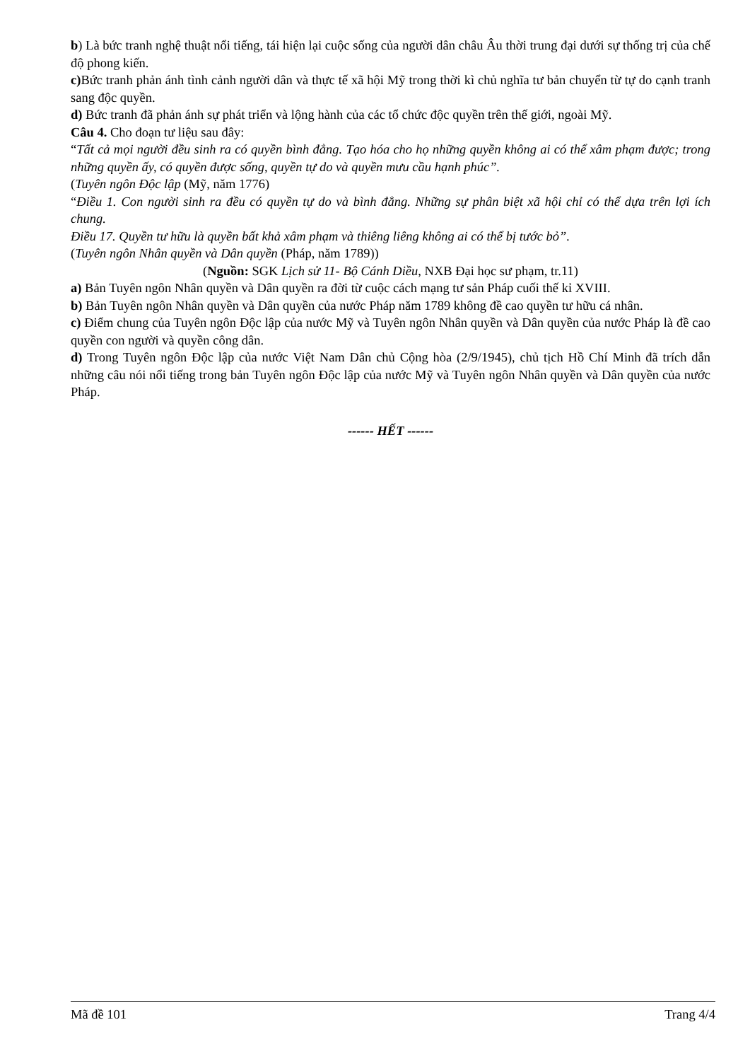b) Là bức tranh nghệ thuật nổi tiếng, tái hiện lại cuộc sống của người dân châu Âu thời trung đại dưới sự thống trị của chế độ phong kiến.
c) Bức tranh phản ánh tình cảnh người dân và thực tế xã hội Mỹ trong thời kì chủ nghĩa tư bản chuyển từ tự do cạnh tranh sang độc quyền.
d) Bức tranh đã phản ánh sự phát triển và lộng hành của các tổ chức độc quyền trên thế giới, ngoài Mỹ.
Câu 4. Cho đoạn tư liệu sau đây:
“Tất cả mọi người đều sinh ra có quyền bình đẳng. Tạo hóa cho họ những quyền không ai có thể xâm phạm được; trong những quyền ấy, có quyền được sống, quyền tự do và quyền mưu cầu hạnh phúc”.
(Tuyên ngôn Độc lập (Mỹ, năm 1776)
“Điều 1. Con người sinh ra đều có quyền tự do và bình đẳng. Những sự phân biệt xã hội chỉ có thể dựa trên lợi ích chung.
Điều 17. Quyền tư hữu là quyền bất khả xâm phạm và thiêng liêng không ai có thể bị tước bỏ”.
(Tuyên ngôn Nhân quyền và Dân quyền (Pháp, năm 1789))
(Nguồn: SGK Lịch sử 11- Bộ Cánh Diều, NXB Đại học sư phạm, tr.11)
a) Bản Tuyên ngôn Nhân quyền và Dân quyền ra đời từ cuộc cách mạng tư sản Pháp cuối thế kỉ XVIII.
b) Bản Tuyên ngôn Nhân quyền và Dân quyền của nước Pháp năm 1789 không đề cao quyền tư hữu cá nhân.
c) Điểm chung của Tuyên ngôn Độc lập của nước Mỹ và Tuyên ngôn Nhân quyền và Dân quyền của nước Pháp là đề cao quyền con người và quyền công dân.
d) Trong Tuyên ngôn Độc lập của nước Việt Nam Dân chủ Cộng hòa (2/9/1945), chủ tịch Hồ Chí Minh đã trích dẫn những câu nói nổi tiếng trong bản Tuyên ngôn Độc lập của nước Mỹ và Tuyên ngôn Nhân quyền và Dân quyền của nước Pháp.
------ HẾT ------
Mã đề 101 Trang 4/4